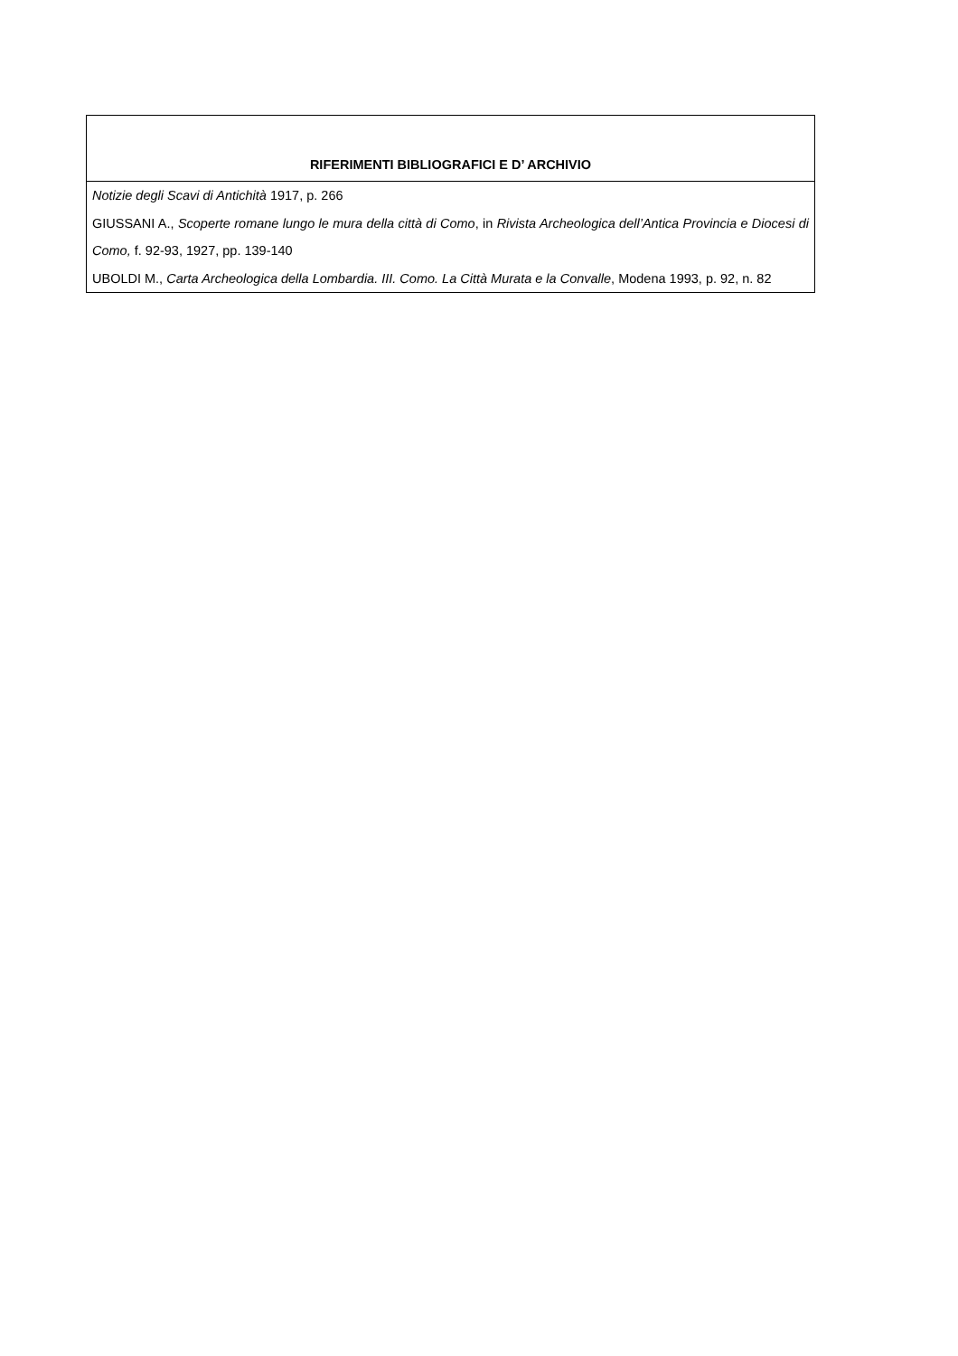| RIFERIMENTI BIBLIOGRAFICI E D’ ARCHIVIO |
| --- |
| Notizie degli Scavi di Antichità 1917, p. 266 GIUSSANI A., Scoperte romane lungo le mura della città di Como , in Rivista Archeologica dell’Antica Provincia e Diocesi di Como, f. 92-93, 1927, pp. 139-140 UBOLDI M., Carta Archeologica della Lombardia. III. Como. La Città Murata e la Convalle , Modena 1993, p. 92, n. 82 |